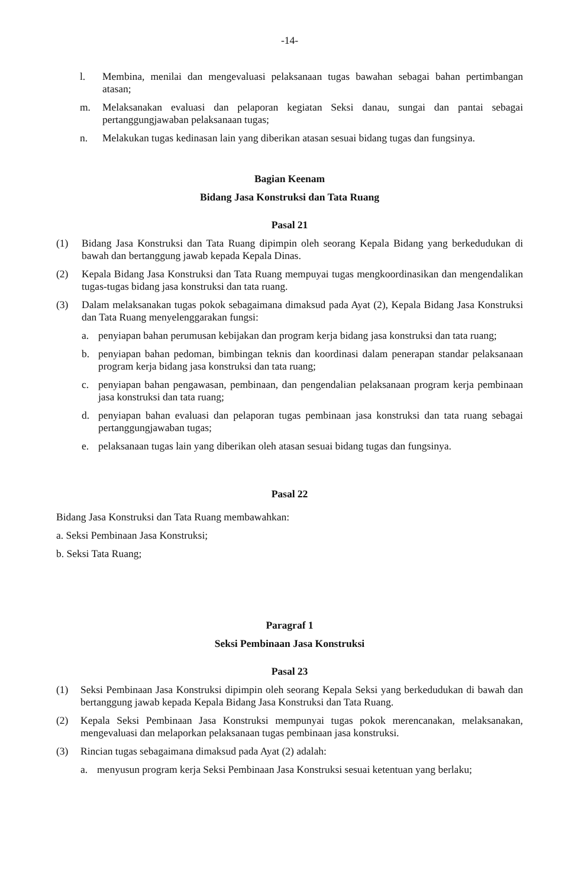-14-
l. Membina, menilai dan mengevaluasi pelaksanaan tugas bawahan sebagai bahan pertimbangan atasan;
m. Melaksanakan evaluasi dan pelaporan kegiatan Seksi danau, sungai dan pantai sebagai pertanggungjawaban pelaksanaan tugas;
n. Melakukan tugas kedinasan lain yang diberikan atasan sesuai bidang tugas dan fungsinya.
Bagian Keenam
Bidang Jasa Konstruksi dan Tata Ruang
Pasal 21
(1) Bidang Jasa Konstruksi dan Tata Ruang dipimpin oleh seorang Kepala Bidang yang berkedudukan di bawah dan bertanggung jawab kepada Kepala Dinas.
(2) Kepala Bidang Jasa Konstruksi dan Tata Ruang mempuyai tugas mengkoordinasikan dan mengendalikan tugas-tugas bidang jasa konstruksi dan tata ruang.
(3) Dalam melaksanakan tugas pokok sebagaimana dimaksud pada Ayat (2), Kepala Bidang Jasa Konstruksi dan Tata Ruang menyelenggarakan fungsi:
a. penyiapan bahan perumusan kebijakan dan program kerja bidang jasa konstruksi dan tata ruang;
b. penyiapan bahan pedoman, bimbingan teknis dan koordinasi dalam penerapan standar pelaksanaan program kerja bidang jasa konstruksi dan tata ruang;
c. penyiapan bahan pengawasan, pembinaan, dan pengendalian pelaksanaan program kerja pembinaan jasa konstruksi dan tata ruang;
d. penyiapan bahan evaluasi dan pelaporan tugas pembinaan jasa konstruksi dan tata ruang sebagai pertanggungjawaban tugas;
e. pelaksanaan tugas lain yang diberikan oleh atasan sesuai bidang tugas dan fungsinya.
Pasal 22
Bidang Jasa Konstruksi dan Tata Ruang membawahkan:
a. Seksi Pembinaan Jasa Konstruksi;
b. Seksi Tata Ruang;
Paragraf 1
Seksi Pembinaan Jasa Konstruksi
Pasal 23
(1) Seksi Pembinaan Jasa Konstruksi dipimpin oleh seorang Kepala Seksi yang berkedudukan di bawah dan bertanggung jawab kepada Kepala Bidang Jasa Konstruksi dan Tata Ruang.
(2) Kepala Seksi Pembinaan Jasa Konstruksi mempunyai tugas pokok merencanakan, melaksanakan, mengevaluasi dan melaporkan pelaksanaan tugas pembinaan jasa konstruksi.
(3) Rincian tugas sebagaimana dimaksud pada Ayat (2) adalah:
a. menyusun program kerja Seksi Pembinaan Jasa Konstruksi sesuai ketentuan yang berlaku;